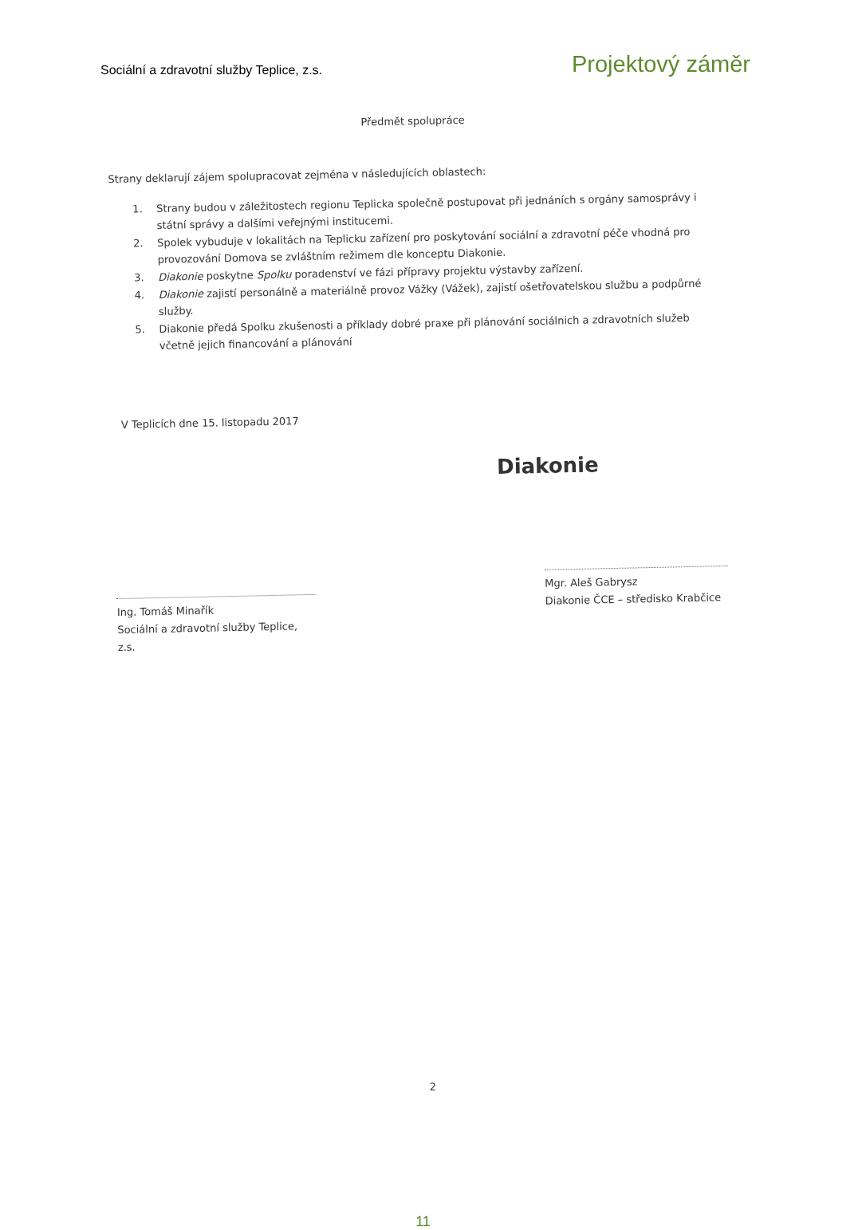Sociální a zdravotní služby Teplice, z.s.
Projektový záměr
Předmět spolupráce
Strany deklarují zájem spolupracovat zejména v následujících oblastech:
1. Strany budou v záležitostech regionu Teplicka společně postupovat při jednáních s orgány samosprávy i státní správy a dalšími veřejnými institucemi.
2. Spolek vybuduje v lokalitách na Teplicku zařízení pro poskytování sociální a zdravotní péče vhodná pro provozování Domova se zvláštním režimem dle konceptu Diakonie.
3. Diakonie poskytne Spolku poradenství ve fázi přípravy projektu výstavby zařízení.
4. Diakonie zajistí personálně a materiálně provoz Vážky (Vážek), zajistí ošetřovatelskou službu a podpůrné služby.
5. Diakonie předá Spolku zkušenosti a příklady dobré praxe při plánování sociálnich a zdravotních služeb včetně jejich financování a plánování
V Teplicích dne 15. listopadu 2017
Diakonie
Ing. Tomáš Minařík
Sociální a zdravotní služby Teplice, z.s.
Mgr. Aleš Gabrysz
Diakonie ČCE – středisko Krabčice
2
11